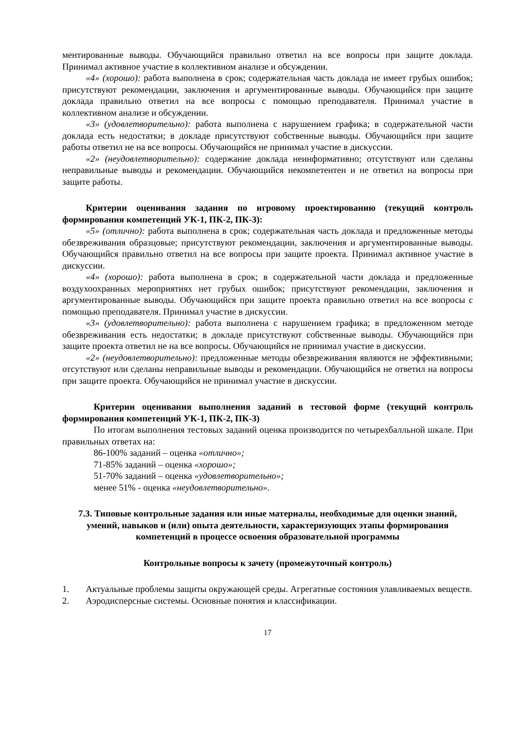ментированные выводы. Обучающийся правильно ответил на все вопросы при защите доклада. Принимал активное участие в коллективном анализе и обсуждении.
«4» (хорошо): работа выполнена в срок; содержательная часть доклада не имеет грубых ошибок; присутствуют рекомендации, заключения и аргументированные выводы. Обучающийся при защите доклада правильно ответил на все вопросы с помощью преподавателя. Принимал участие в коллективном анализе и обсуждении.
«3» (удовлетворительно): работа выполнена с нарушением графика; в содержательной части доклада есть недостатки; в докладе присутствуют собственные выводы. Обучающийся при защите работы ответил не на все вопросы. Обучающийся не принимал участие в дискуссии.
«2» (неудовлетворительно): содержание доклада неинформативно; отсутствуют или сделаны неправильные выводы и рекомендации. Обучающийся некомпетентен и не ответил на вопросы при защите работы.
Критерии оценивания задания по игровому проектированию (текущий контроль формирования компетенций УК-1, ПК-2, ПК-3):
«5» (отлично): работа выполнена в срок; содержательная часть доклада и предложенные методы обезвреживания образцовые; присутствуют рекомендации, заключения и аргументированные выводы. Обучающийся правильно ответил на все вопросы при защите проекта. Принимал активное участие в дискуссии.
«4» (хорошо): работа выполнена в срок; в содержательной части доклада и предложенные воздухоохранных мероприятиях нет грубых ошибок; присутствуют рекомендации, заключения и аргументированные выводы. Обучающийся при защите проекта правильно ответил на все вопросы с помощью преподавателя. Принимал участие в дискуссии.
«3» (удовлетворительно): работа выполнена с нарушением графика; в предложенном методе обезвреживания есть недостатки; в докладе присутствуют собственные выводы. Обучающийся при защите проекта ответил не на все вопросы. Обучающийся не принимал участие в дискуссии.
«2» (неудовлетворительно): предложенные методы обезвреживания являются не эффективными; отсутствуют или сделаны неправильные выводы и рекомендации. Обучающийся не ответил на вопросы при защите проекта. Обучающийся не принимал участие в дискуссии.
Критерии оценивания выполнения заданий в тестовой форме (текущий контроль формирования компетенций УК-1, ПК-2, ПК-3)
По итогам выполнения тестовых заданий оценка производится по четырехбалльной шкале. При правильных ответах на:
86-100% заданий – оценка «отлично»;
71-85% заданий – оценка «хорошо»;
51-70% заданий – оценка «удовлетворительно»;
менее 51% - оценка «неудовлетворительно».
7.3. Типовые контрольные задания или иные материалы, необходимые для оценки знаний, умений, навыков и (или) опыта деятельности, характеризующих этапы формирования компетенций в процессе освоения образовательной программы
Контрольные вопросы к зачету (промежуточный контроль)
1. Актуальные проблемы защиты окружающей среды. Агрегатные состояния улавливаемых веществ.
2. Аэродисперсные системы. Основные понятия и классификации.
17